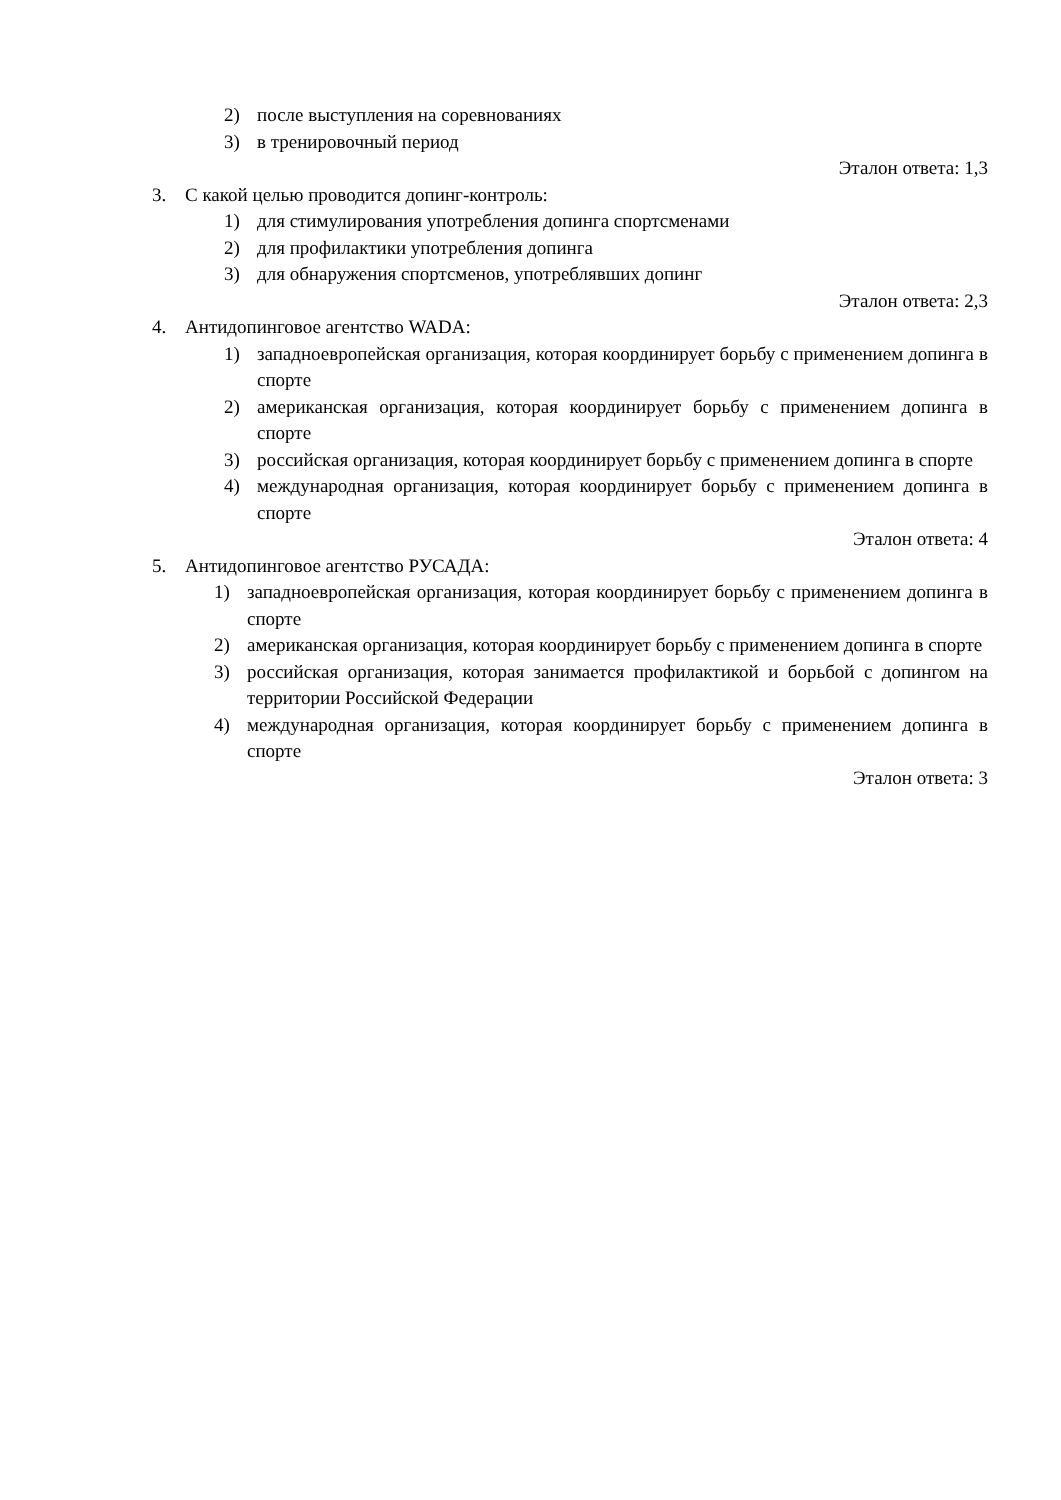2) после выступления на соревнованиях
3) в тренировочный период
Эталон ответа: 1,3
3. С какой целью проводится допинг-контроль:
1) для стимулирования употребления допинга спортсменами
2) для профилактики употребления допинга
3) для обнаружения спортсменов, употреблявших допинг
Эталон ответа: 2,3
4. Антидопинговое агентство WADA:
1) западноевропейская организация, которая координирует борьбу с применением допинга в спорте
2) американская организация, которая координирует борьбу с применением допинга в спорте
3) российская организация, которая координирует борьбу с применением допинга в спорте
4) международная организация, которая координирует борьбу с применением допинга в спорте
Эталон ответа: 4
5. Антидопинговое агентство РУСАДА:
1) западноевропейская организация, которая координирует борьбу с применением допинга в спорте
2) американская организация, которая координирует борьбу с применением допинга в спорте
3) российская организация, которая занимается профилактикой и борьбой с допингом на территории Российской Федерации
4) международная организация, которая координирует борьбу с применением допинга в спорте
Эталон ответа: 3